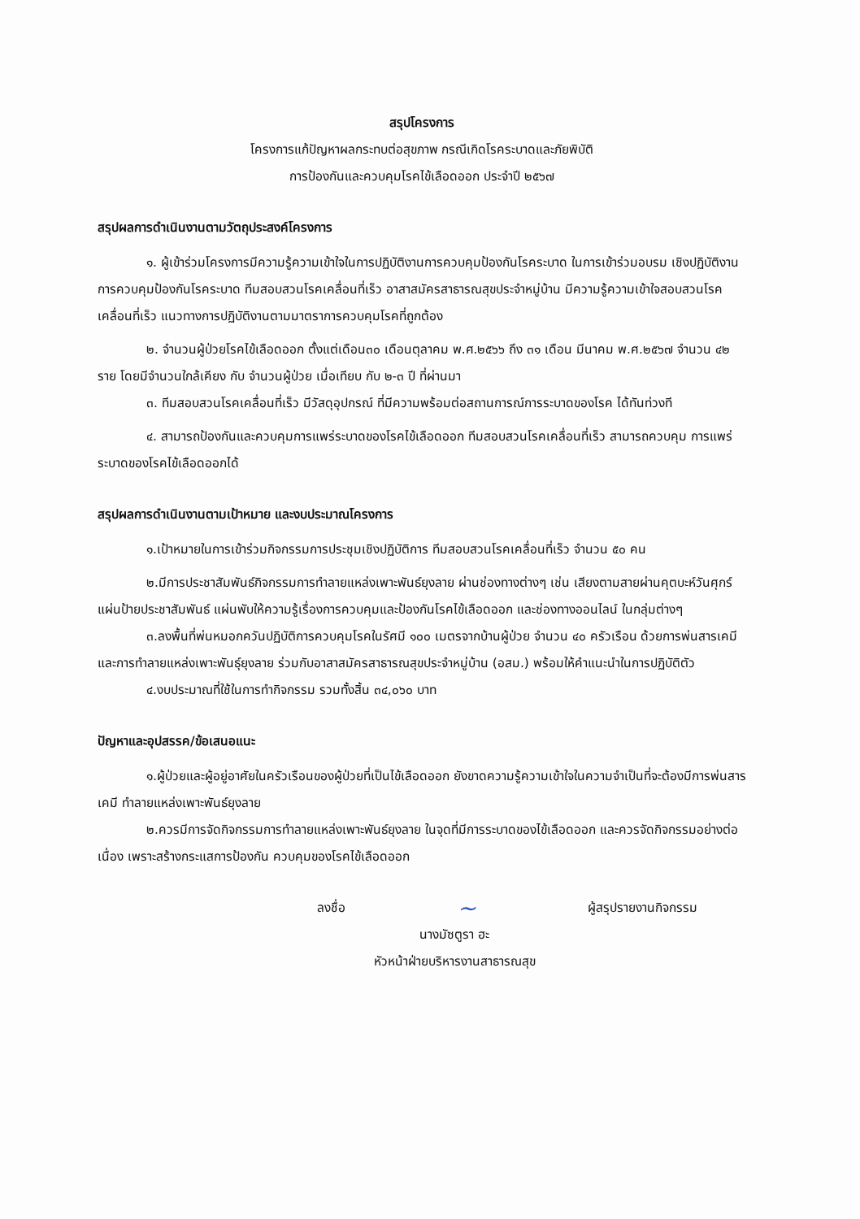สรุปโครงการ
โครงการแก้ปัญหาผลกระทบต่อสุขภาพ กรณีเกิดโรคระบาดและภัยพิบัติ
การป้องกันและควบคุมโรคไข้เลือดออก ประจำปี ๒๕๖๗
สรุปผลการดำเนินงานตามวัตถุประสงค์โครงการ
๑. ผู้เข้าร่วมโครงการมีความรู้ความเข้าใจในการปฏิบัติงานการควบคุมป้องกันโรคระบาด ในการเข้าร่วมอบรม เชิงปฏิบัติงาน การควบคุมป้องกันโรคระบาด ทีมสอบสวนโรคเคลื่อนที่เร็ว อาสาสมัครสาธารณสุขประจำหมู่บ้าน มีความรู้ความเข้าใจสอบสวนโรคเคลื่อนที่เร็ว แนวทางการปฏิบัติงานตามมาตราการควบคุมโรคที่ถูกต้อง
๒. จำนวนผู้ป่วยโรคไข้เลือดออก ตั้งแต่เดือน๓๐ เดือนตุลาคม พ.ศ.๒๕๖๖ ถึง ๓๑ เดือน มีนาคม พ.ศ.๒๕๖๗ จำนวน ๔๒ ราย โดยมีจำนวนใกล้เคียง กับ จำนวนผู้ป่วย เมื่อเทียบ กับ ๒-๓ ปี ที่ผ่านมา
๓. ทีมสอบสวนโรคเคลื่อนที่เร็ว มีวัสดุอุปกรณ์ ที่มีความพร้อมต่อสถานการณ์การระบาดของโรค ได้ทันท่วงที
๔. สามารถป้องกันและควบคุมการแพร่ระบาดของโรคไข้เลือดออก ทีมสอบสวนโรคเคลื่อนที่เร็ว สามารถควบคุม การแพร่ระบาดของโรคไข้เลือดออกได้
สรุปผลการดำเนินงานตามเป้าหมาย และงบประมาณโครงการ
๑.เป้าหมายในการเข้าร่วมกิจกรรมการประชุมเชิงปฏิบัติการ ทีมสอบสวนโรคเคลื่อนที่เร็ว จำนวน ๕๐ คน
๒.มีการประชาสัมพันธ์กิจกรรมการทำลายแหล่งเพาะพันธ์ยุงลาย ผ่านช่องทางต่างๆ เช่น เสียงตามสายผ่านคุตบะห์วันศุกร์ แผ่นป้ายประชาสัมพันธ์ แผ่นพับให้ความรู้เรื่องการควบคุมและป้องกันโรคไข้เลือดออก และช่องทางออนไลน์ ในกลุ่มต่างๆ
๓.ลงพื้นที่พ่นหมอกควันปฏิบัติการควบคุมโรคในรัศมี ๑๐๐ เมตรจากบ้านผู้ป่วย จำนวน ๔๐ ครัวเรือน ด้วยการพ่นสารเคมี และการทำลายแหล่งเพาะพันธุ์ยุงลาย ร่วมกับอาสาสมัครสาธารณสุขประจำหมู่บ้าน (อสม.) พร้อมให้คำแนะนำในการปฏิบัติตัว
๔.งบประมาณที่ใช้ในการทำกิจกรรม รวมทั้งสิ้น ๓๔,๐๖๐ บาท
ปัญหาและอุปสรรค/ข้อเสนอแนะ
๑.ผู้ป่วยและผู้อยู่อาศัยในครัวเรือนของผู้ป่วยที่เป็นไข้เลือดออก ยังขาดความรู้ความเข้าใจในความจำเป็นที่จะต้องมีการพ่นสารเคมี ทำลายแหล่งเพาะพันธ์ยุงลาย
๒.ควรมีการจัดกิจกรรมการทำลายแหล่งเพาะพันธ์ยุงลาย ในจุดที่มีการระบาดของไข้เลือดออก และควรจัดกิจกรรมอย่างต่อเนื่อง เพราะสร้างกระแสการป้องกัน ควบคุมของโรคไข้เลือดออก
ลงชื่อ ~ ผู้สรุปรายงานกิจกรรม
นางมัซตูรา ฮะ
หัวหน้าฝ่ายบริหารงานสาธารณสุข